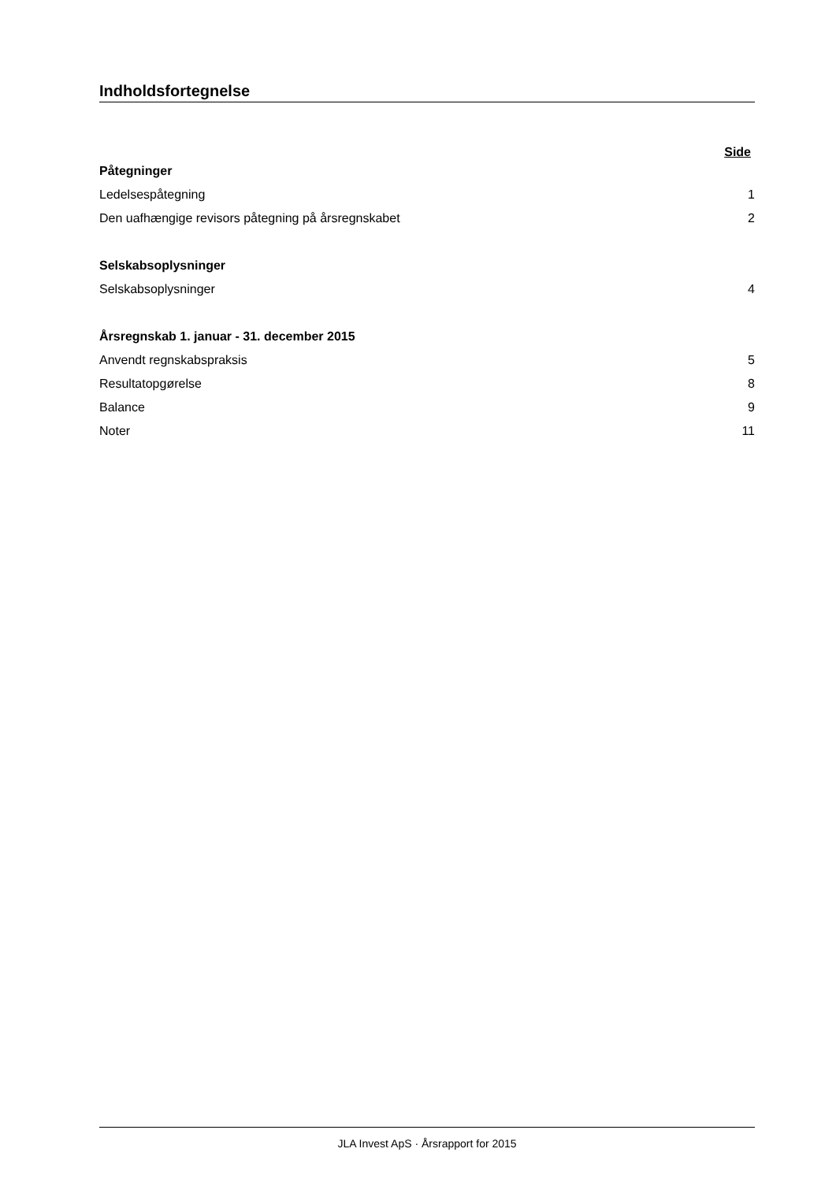Indholdsfortegnelse
Side
Påtegninger
Ledelsespåtegning 1
Den uafhængige revisors påtegning på årsregnskabet 2
Selskabsoplysninger
Selskabsoplysninger 4
Årsregnskab 1. januar - 31. december 2015
Anvendt regnskabspraksis 5
Resultatopgørelse 8
Balance 9
Noter 11
JLA Invest ApS · Årsrapport for 2015